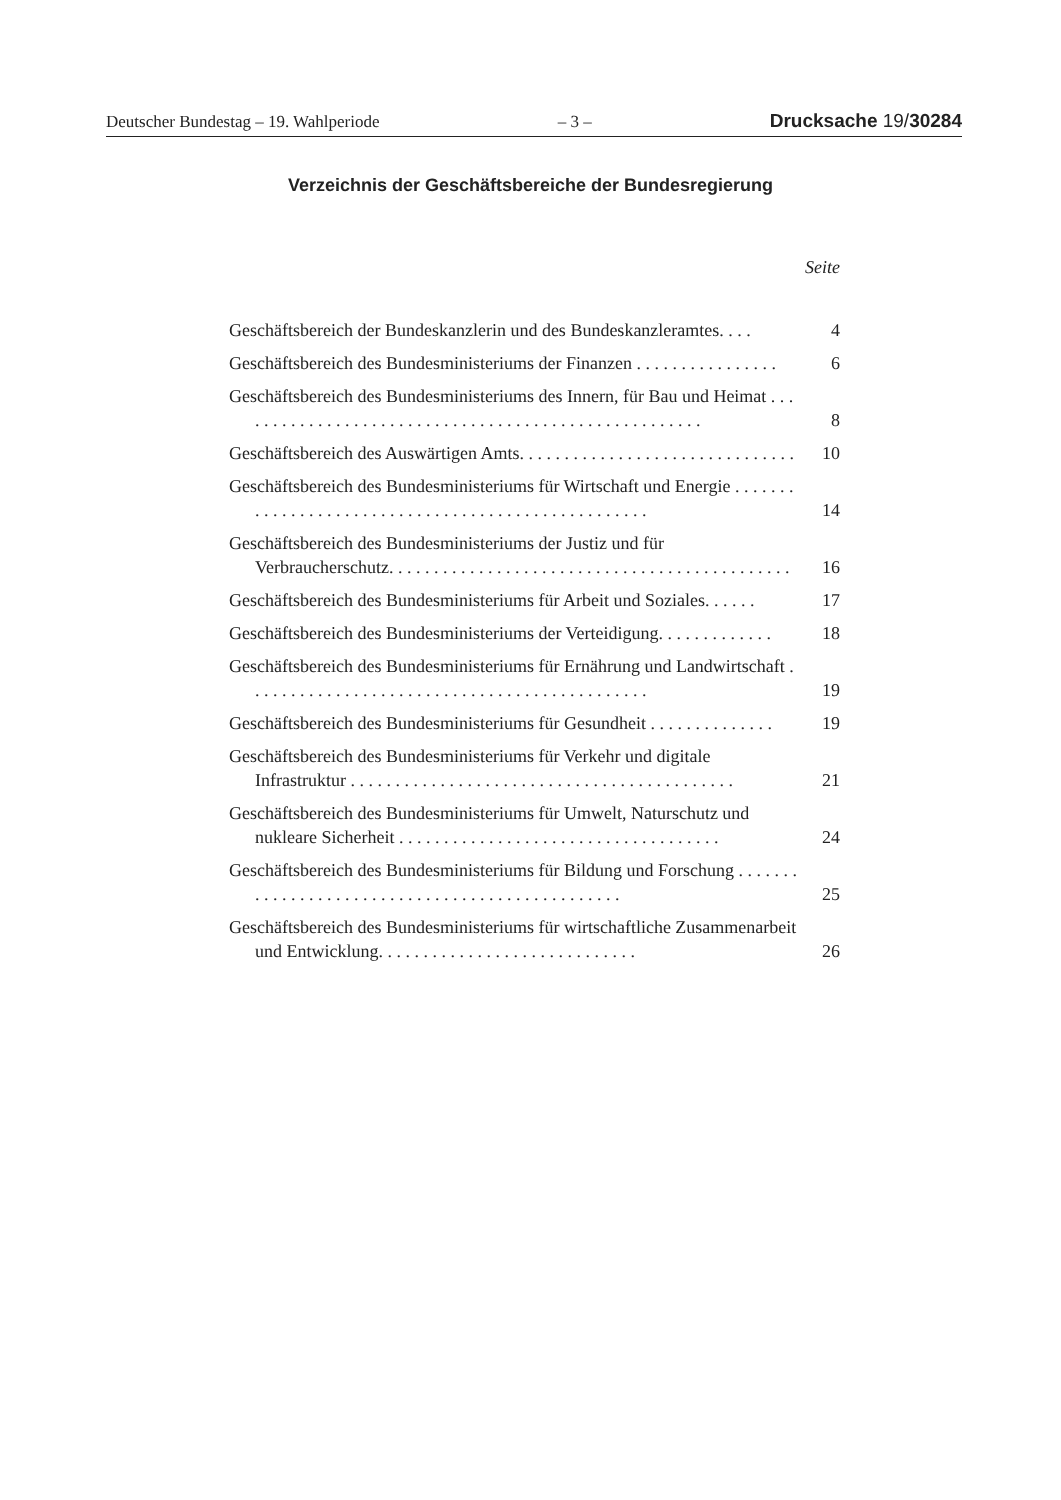Deutscher Bundestag – 19. Wahlperiode – 3 – Drucksache 19/30284
Verzeichnis der Geschäftsbereiche der Bundesregierung
Seite
Geschäftsbereich der Bundeskanzlerin und des Bundeskanzleramtes. . . . 4
Geschäftsbereich des Bundesministeriums der Finanzen . . . . . . . . . . . . . . . . 6
Geschäftsbereich des Bundesministeriums des Innern, für Bau und Heimat . . . . . . . . . . . . . . . . . . . . . . . . . . . . . . . . . . . . . . . . . . . . . . . . . . . . . 8
Geschäftsbereich des Auswärtigen Amts. . . . . . . . . . . . . . . . . . . . . . . . . . . . . . . 10
Geschäftsbereich des Bundesministeriums für Wirtschaft und Energie . . . . . . . . . . . . . . . . . . . . . . . . . . . . . . . . . . . . . . . . . . . . . . . . . . . 14
Geschäftsbereich des Bundesministeriums der Justiz und für Verbraucherschutz. . . . . . . . . . . . . . . . . . . . . . . . . . . . . . . . . . . . . . . . . . . . . 16
Geschäftsbereich des Bundesministeriums für Arbeit und Soziales. . . . . . 17
Geschäftsbereich des Bundesministeriums der Verteidigung. . . . . . . . . . . . . 18
Geschäftsbereich des Bundesministeriums für Ernährung und Landwirtschaft . . . . . . . . . . . . . . . . . . . . . . . . . . . . . . . . . . . . . . . . . . . . . 19
Geschäftsbereich des Bundesministeriums für Gesundheit . . . . . . . . . . . . . . 19
Geschäftsbereich des Bundesministeriums für Verkehr und digitale Infrastruktur . . . . . . . . . . . . . . . . . . . . . . . . . . . . . . . . . . . . . . . . . . . 21
Geschäftsbereich des Bundesministeriums für Umwelt, Naturschutz und nukleare Sicherheit . . . . . . . . . . . . . . . . . . . . . . . . . . . . . . . . . . . . 24
Geschäftsbereich des Bundesministeriums für Bildung und Forschung . . . . . . . . . . . . . . . . . . . . . . . . . . . . . . . . . . . . . . . . . . . . . . . . 25
Geschäftsbereich des Bundesministeriums für wirtschaftliche Zusammenarbeit und Entwicklung. . . . . . . . . . . . . . . . . . . . . . . . . . . . . 26